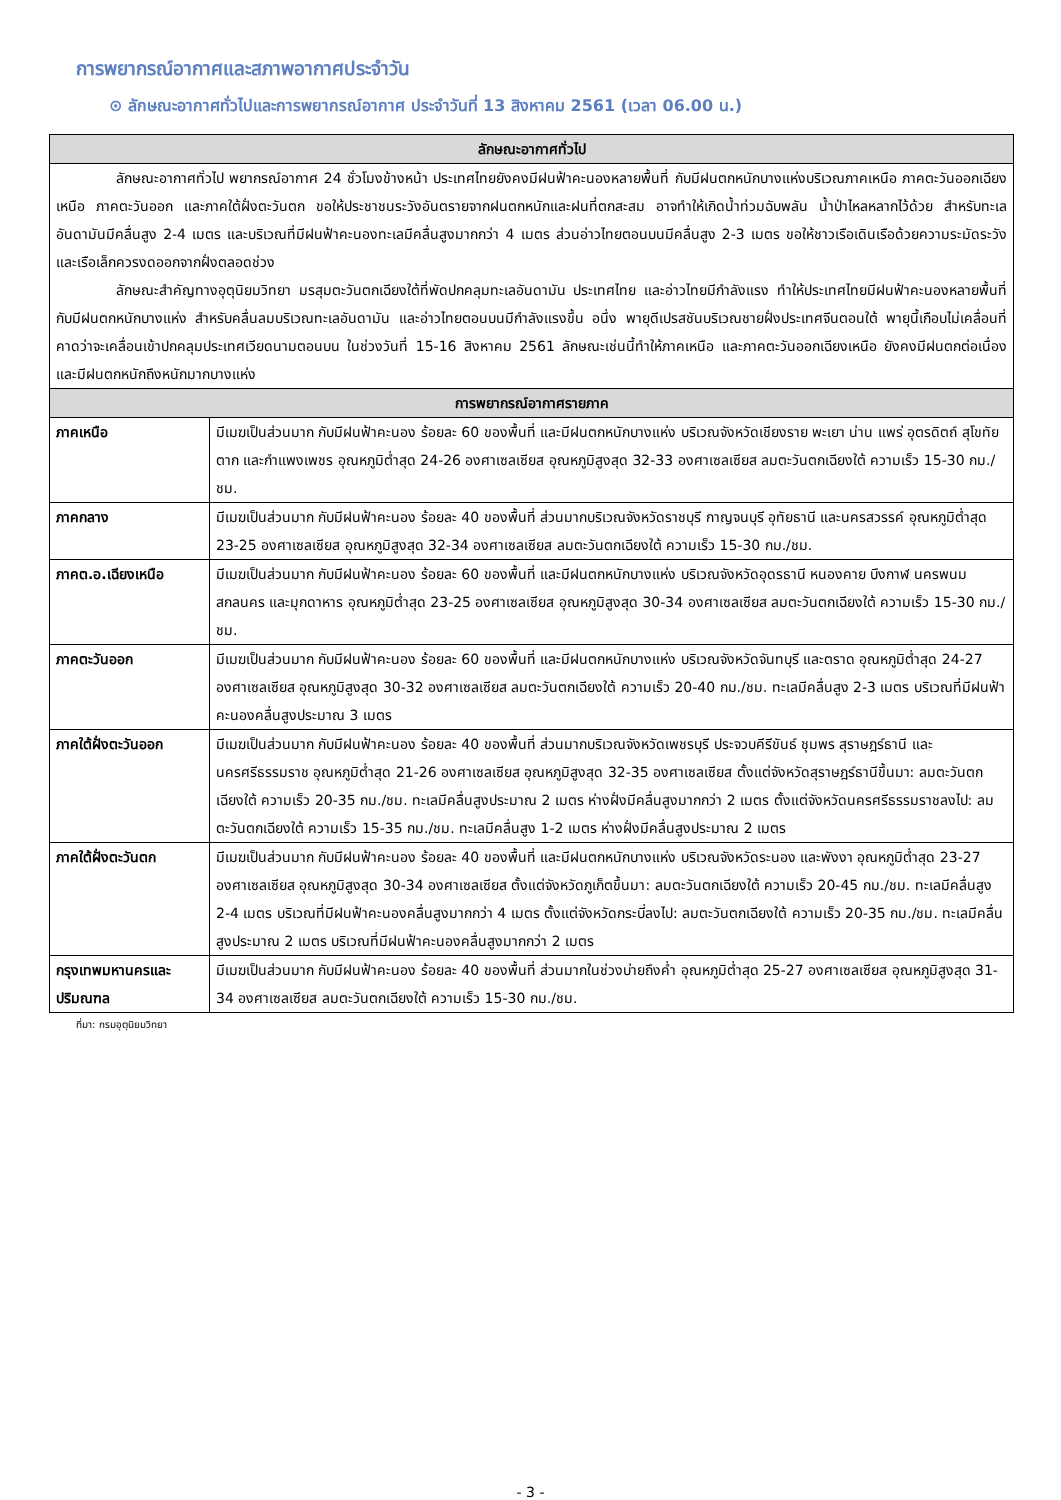การพยากรณ์อากาศและสภาพอากาศประจำวัน
⊙ ลักษณะอากาศทั่วไปและการพยากรณ์อากาศ ประจำวันที่ 13 สิงหาคม 2561 (เวลา 06.00 น.)
| ลักษณะอากาศทั่วไป | |
| --- | --- |
| ลักษณะอากาศทั่วไป พยากรณ์อากาศ 24 ชั่วโมงข้างหน้า ประเทศไทยยังคงมีฝนฟ้าคะนองหลายพื้นที่ กับมีฝนตกหนักบางแห่งบริเวณภาคเหนือ ภาคตะวันออกเฉียงเหนือ ภาคตะวันออก และภาคใต้ฝั่งตะวันตก ขอให้ประชาชนระวังอันตรายจากฝนตกหนักและฝนที่ตกสะสม อาจทำให้เกิดน้ำท่วมฉับพลัน น้ำป่าไหลหลากไว้ด้วย สำหรับทะเลอันดามันมีคลื่นสูง 2-4 เมตร และบริเวณที่มีฝนฟ้าคะนองทะเลมีคลื่นสูงมากกว่า 4 เมตร ส่วนอ่าวไทยตอนบนมีคลื่นสูง 2-3 เมตร ขอให้ชาวเรือเดินเรือด้วยความระมัดระวังและเรือเล็กควรงดออกจากฝั่งตลอดช่วง ลักษณะสำคัญทางอุตุนิยมวิทยา มรสุมตะวันตกเฉียงใต้ที่พัดปกคลุมทะเลอันดามัน ประเทศไทย และอ่าวไทยมีกำลังแรง ทำให้ประเทศไทยมีฝนฟ้าคะนองหลายพื้นที่ กับมีฝนตกหนักบางแห่ง สำหรับคลื่นลมบริเวณทะเลอันดามัน และอ่าวไทยตอนบนมีกำลังแรงขึ้น อนึ่ง พายุดีเปรสชันบริเวณชายฝั่งประเทศจีนตอนใต้ พายุนี้เกือบไม่เคลื่อนที่ คาดว่าจะเคลื่อนเข้าปกคลุมประเทศเวียดนามตอนบน ในช่วงวันที่ 15-16 สิงหาคม 2561 ลักษณะเช่นนี้ทำให้ภาคเหนือ และภาคตะวันออกเฉียงเหนือ ยังคงมีฝนตกต่อเนื่องและมีฝนตกหนักถึงหนักมากบางแห่ง | |
| การพยากรณ์อากาศรายภาค | |
| ภาคเหนือ | มีเมฆเป็นส่วนมาก กับมีฝนฟ้าคะนอง ร้อยละ 60 ของพื้นที่ และมีฝนตกหนักบางแห่ง บริเวณจังหวัดเชียงราย พะเยา น่าน แพร่ อุตรดิตถ์ สุโขทัย ตาก และกำแพงเพชร อุณหภูมิต่ำสุด 24-26 องศาเซลเซียส อุณหภูมิสูงสุด 32-33 องศาเซลเซียส ลมตะวันตกเฉียงใต้ ความเร็ว 15-30 กม./ชม. |
| ภาคกลาง | มีเมฆเป็นส่วนมาก กับมีฝนฟ้าคะนอง ร้อยละ 40 ของพื้นที่ ส่วนมากบริเวณจังหวัดราชบุรี กาญจนบุรี อุทัยธานี และนครสวรรค์ อุณหภูมิต่ำสุด 23-25 องศาเซลเซียส อุณหภูมิสูงสุด 32-34 องศาเซลเซียส ลมตะวันตกเฉียงใต้ ความเร็ว 15-30 กม./ชม. |
| ภาคต.อ.เฉียงเหนือ | มีเมฆเป็นส่วนมาก กับมีฝนฟ้าคะนอง ร้อยละ 60 ของพื้นที่ และมีฝนตกหนักบางแห่ง บริเวณจังหวัดอุดรธานี หนองคาย บึงกาฬ นครพนม สกลนคร และมุกดาหาร อุณหภูมิต่ำสุด 23-25 องศาเซลเซียส อุณหภูมิสูงสุด 30-34 องศาเซลเซียส ลมตะวันตกเฉียงใต้ ความเร็ว 15-30 กม./ชม. |
| ภาคตะวันออก | มีเมฆเป็นส่วนมาก กับมีฝนฟ้าคะนอง ร้อยละ 60 ของพื้นที่ และมีฝนตกหนักบางแห่ง บริเวณจังหวัดจันทบุรี และตราด อุณหภูมิต่ำสุด 24-27 องศาเซลเซียส อุณหภูมิสูงสุด 30-32 องศาเซลเซียส ลมตะวันตกเฉียงใต้ ความเร็ว 20-40 กม./ชม. ทะเลมีคลื่นสูง 2-3 เมตร บริเวณที่มีฝนฟ้าคะนองคลื่นสูงประมาณ 3 เมตร |
| ภาคใต้ฝั่งตะวันออก | มีเมฆเป็นส่วนมาก กับมีฝนฟ้าคะนอง ร้อยละ 40 ของพื้นที่ ส่วนมากบริเวณจังหวัดเพชรบุรี ประจวบคีรีขันธ์ ชุมพร สุราษฎร์ธานี และนครศรีธรรมราช อุณหภูมิต่ำสุด 21-26 องศาเซลเซียส อุณหภูมิสูงสุด 32-35 องศาเซลเซียส ตั้งแต่จังหวัดสุราษฎร์ธานีขึ้นมา: ลมตะวันตกเฉียงใต้ ความเร็ว 20-35 กม./ชม. ทะเลมีคลื่นสูงประมาณ 2 เมตร ห่างฝั่งมีคลื่นสูงมากกว่า 2 เมตร ตั้งแต่จังหวัดนครศรีธรรมราชลงไป: ลมตะวันตกเฉียงใต้ ความเร็ว 15-35 กม./ชม. ทะเลมีคลื่นสูง 1-2 เมตร ห่างฝั่งมีคลื่นสูงประมาณ 2 เมตร |
| ภาคใต้ฝั่งตะวันตก | มีเมฆเป็นส่วนมาก กับมีฝนฟ้าคะนอง ร้อยละ 40 ของพื้นที่ และมีฝนตกหนักบางแห่ง บริเวณจังหวัดระนอง และพังงา อุณหภูมิต่ำสุด 23-27 องศาเซลเซียส อุณหภูมิสูงสุด 30-34 องศาเซลเซียส ตั้งแต่จังหวัดภูเก็ตขึ้นมา: ลมตะวันตกเฉียงใต้ ความเร็ว 20-45 กม./ชม. ทะเลมีคลื่นสูง 2-4 เมตร บริเวณที่มีฝนฟ้าคะนองคลื่นสูงมากกว่า 4 เมตร ตั้งแต่จังหวัดกระบี่ลงไป: ลมตะวันตกเฉียงใต้ ความเร็ว 20-35 กม./ชม. ทะเลมีคลื่นสูงประมาณ 2 เมตร บริเวณที่มีฝนฟ้าคะนองคลื่นสูงมากกว่า 2 เมตร |
| กรุงเทพมหานครและปริมณฑล | มีเมฆเป็นส่วนมาก กับมีฝนฟ้าคะนอง ร้อยละ 40 ของพื้นที่ ส่วนมากในช่วงบ่ายถึงค่ำ อุณหภูมิต่ำสุด 25-27 องศาเซลเซียส อุณหภูมิสูงสุด 31-34 องศาเซลเซียส ลมตะวันตกเฉียงใต้ ความเร็ว 15-30 กม./ชม. |
ที่มา: กรมอุตุนิยมวิทยา
- 3 -